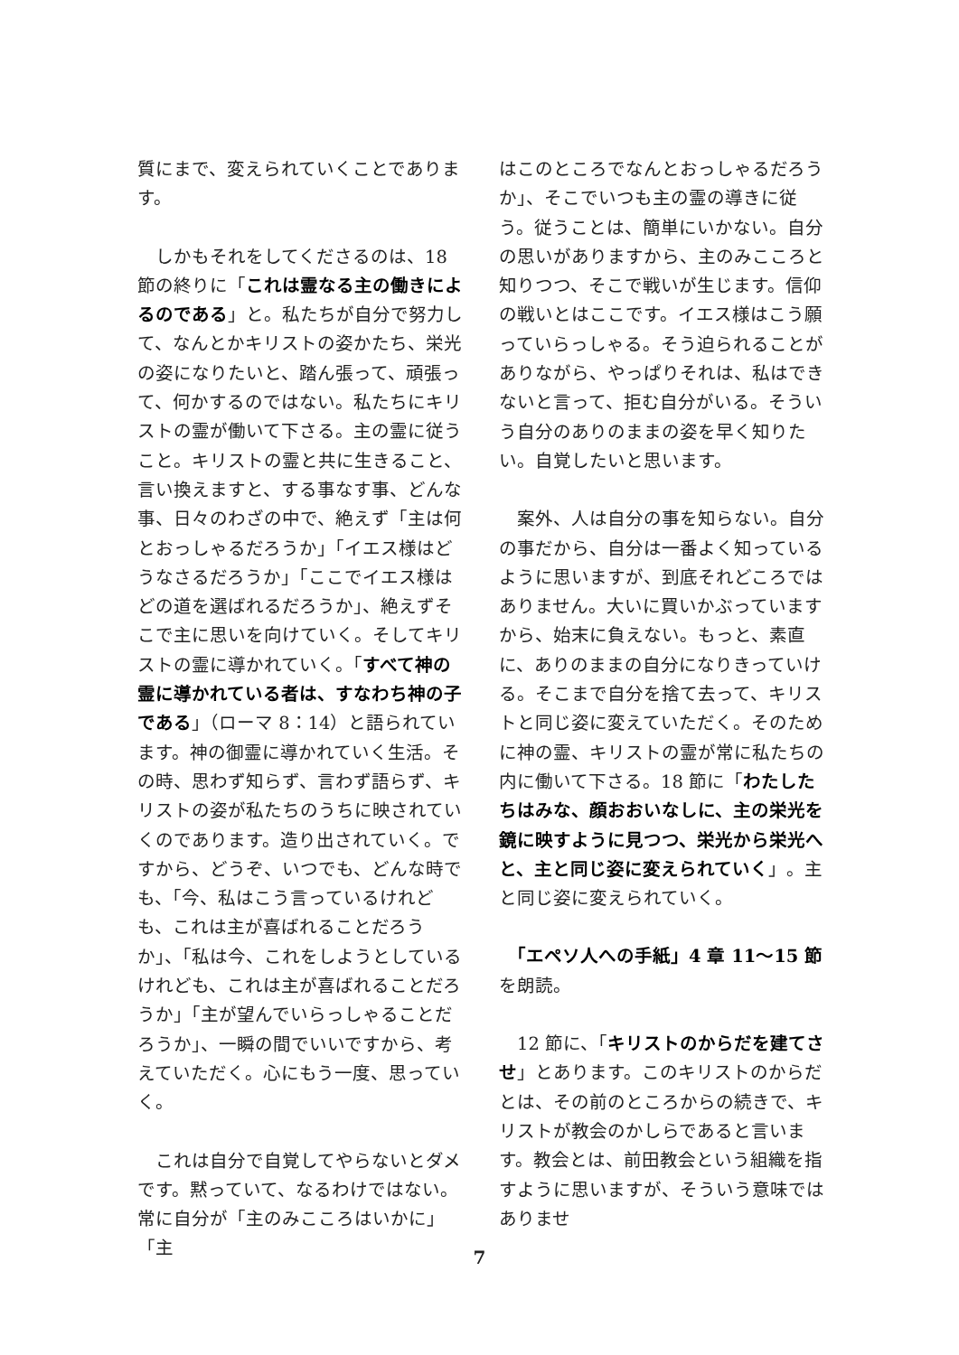質にまで、変えられていくことであります。
　しかもそれをしてくださるのは、18 節の終りに「これは霊なる主の働きによるのである」と。私たちが自分で努力して、なんとかキリストの姿かたち、栄光の姿になりたいと、踏ん張って、頑張って、何かするのではない。私たちにキリストの霊が働いて下さる。主の霊に従うこと。キリストの霊と共に生きること、言い換えますと、する事なす事、どんな事、日々のわざの中で、絶えず「主は何とおっしゃるだろうか」「イエス様はどうなさるだろうか」「ここでイエス様はどの道を選ばれるだろうか」、絶えずそこで主に思いを向けていく。そしてキリストの霊に導かれていく。「すべて神の霊に導かれている者は、すなわち神の子である」（ローマ 8：14）と語られています。神の御霊に導かれていく生活。その時、思わず知らず、言わず語らず、キリストの姿が私たちのうちに映されていくのであります。造り出されていく。ですから、どうぞ、いつでも、どんな時でも、「今、私はこう言っているけれども、これは主が喜ばれることだろうか」、「私は今、これをしようとしているけれども、これは主が喜ばれることだろうか」「主が望んでいらっしゃることだろうか」、一瞬の間でいいですから、考えていただく。心にもう一度、思っていく。
　これは自分で自覚してやらないとダメです。黙っていて、なるわけではない。常に自分が「主のみこころはいかに」「主
はこのところでなんとおっしゃるだろうか」、そこでいつも主の霊の導きに従う。従うことは、簡単にいかない。自分の思いがありますから、主のみこころと知りつつ、そこで戦いが生じます。信仰の戦いとはここです。イエス様はこう願っていらっしゃる。そう迫られることがありながら、やっぱりそれは、私はできないと言って、拒む自分がいる。そういう自分のありのままの姿を早く知りたい。自覚したいと思います。
　案外、人は自分の事を知らない。自分の事だから、自分は一番よく知っているように思いますが、到底それどころではありません。大いに買いかぶっていますから、始末に負えない。もっと、素直に、ありのままの自分になりきっていける。そこまで自分を捨て去って、キリストと同じ姿に変えていただく。そのために神の霊、キリストの霊が常に私たちの内に働いて下さる。18 節に「わたしたちはみな、顔おおいなしに、主の栄光を鏡に映すように見つつ、栄光から栄光へと、主と同じ姿に変えられていく」。主と同じ姿に変えられていく。
　「エペソ人への手紙」4 章 11〜15 節を朗読。
　12 節に、「キリストのからだを建てさせ」とあります。このキリストのからだとは、その前のところからの続きで、キリストが教会のかしらであると言います。教会とは、前田教会という組織を指すように思いますが、そういう意味ではありませ
7